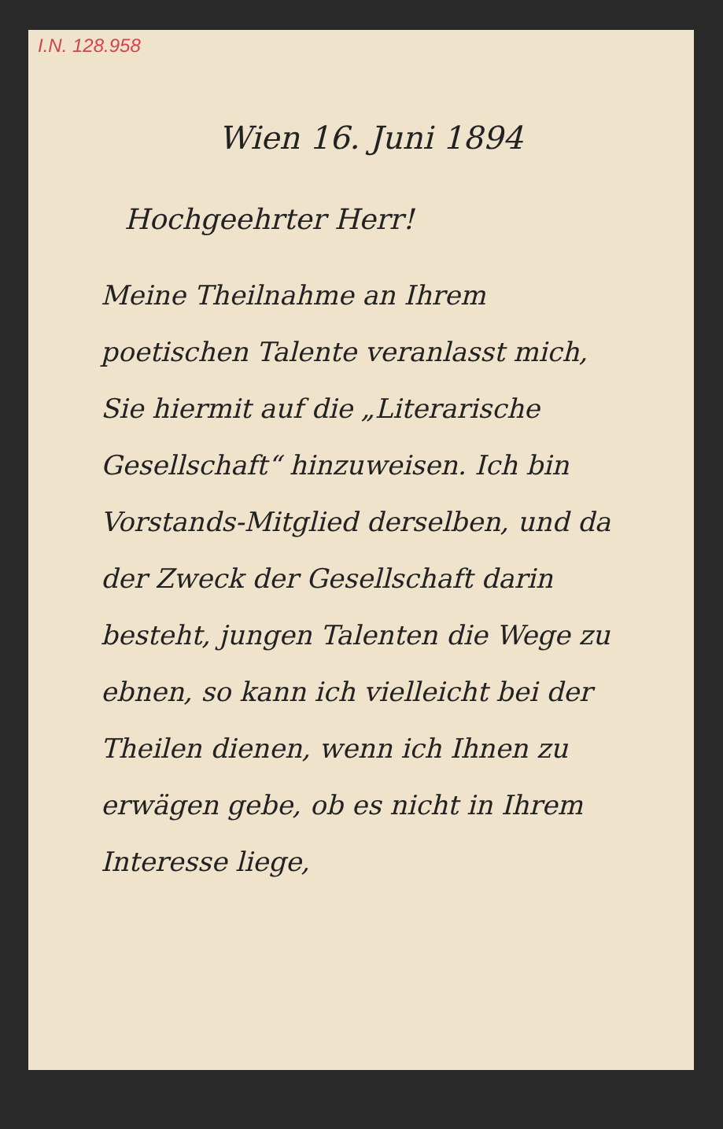I.N. 128.958
Wien 16. Juni 1894
Hochgeehrter Herr!
Meine Theilnahme an Ihrem poetischen Talente veranlasst mich, Sie hiermit auf die „Literarische Gesellschaft“ hinzuweisen. Ich bin Vorstands-Mitglied derselben, und da der Zweck der Gesellschaft darin besteht, jungen Talenten die Wege zu ebnen, so kann ich vielleicht bei der Theilen dienen, wenn ich Ihnen zu erwägen gebe, ob es nicht in Ihrem Interesse liege,